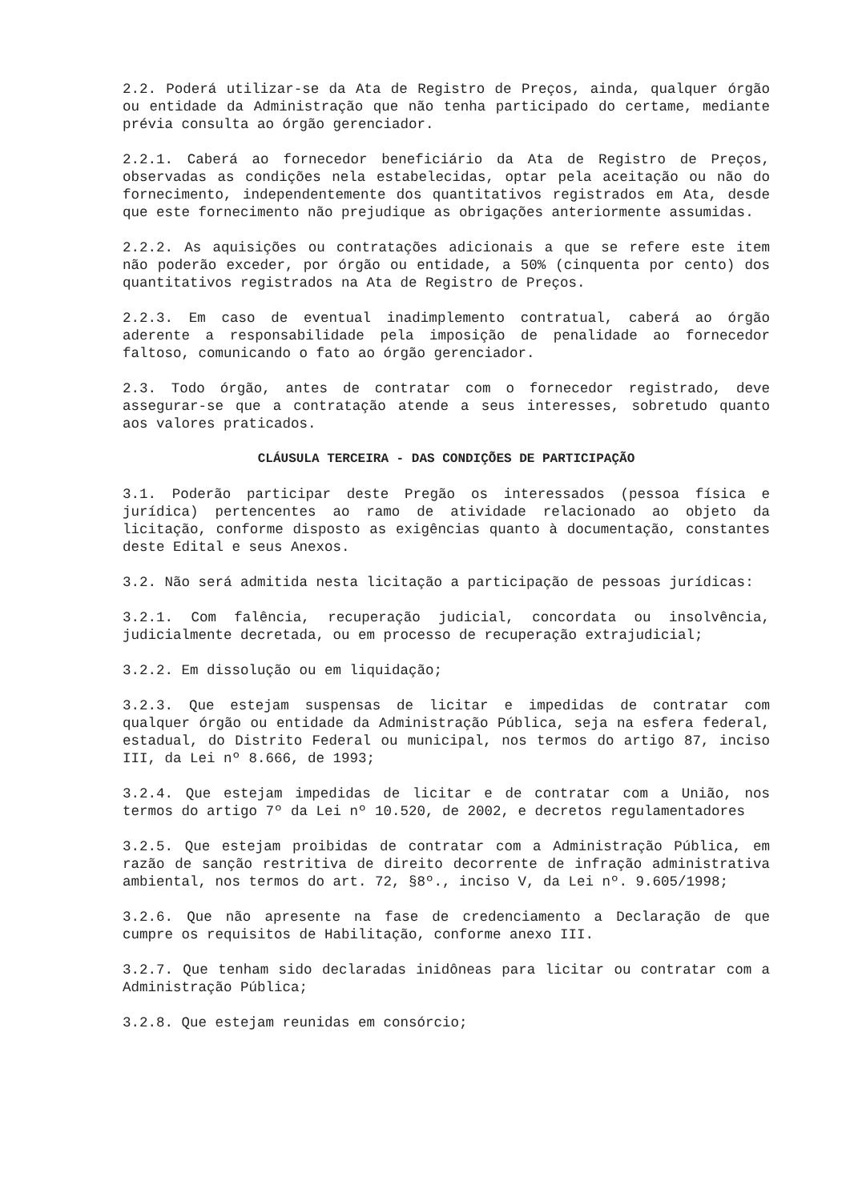2.2. Poderá utilizar-se da Ata de Registro de Preços, ainda, qualquer órgão ou entidade da Administração que não tenha participado do certame, mediante prévia consulta ao órgão gerenciador.
2.2.1. Caberá ao fornecedor beneficiário da Ata de Registro de Preços, observadas as condições nela estabelecidas, optar pela aceitação ou não do fornecimento, independentemente dos quantitativos registrados em Ata, desde que este fornecimento não prejudique as obrigações anteriormente assumidas.
2.2.2. As aquisições ou contratações adicionais a que se refere este item não poderão exceder, por órgão ou entidade, a 50% (cinquenta por cento) dos quantitativos registrados na Ata de Registro de Preços.
2.2.3. Em caso de eventual inadimplemento contratual, caberá ao órgão aderente a responsabilidade pela imposição de penalidade ao fornecedor faltoso, comunicando o fato ao órgão gerenciador.
2.3. Todo órgão, antes de contratar com o fornecedor registrado, deve assegurar-se que a contratação atende a seus interesses, sobretudo quanto aos valores praticados.
CLÁUSULA TERCEIRA - DAS CONDIÇÕES DE PARTICIPAÇÃO
3.1. Poderão participar deste Pregão os interessados (pessoa física e jurídica) pertencentes ao ramo de atividade relacionado ao objeto da licitação, conforme disposto as exigências quanto à documentação, constantes deste Edital e seus Anexos.
3.2. Não será admitida nesta licitação a participação de pessoas jurídicas:
3.2.1. Com falência, recuperação judicial, concordata ou insolvência, judicialmente decretada, ou em processo de recuperação extrajudicial;
3.2.2. Em dissolução ou em liquidação;
3.2.3. Que estejam suspensas de licitar e impedidas de contratar com qualquer órgão ou entidade da Administração Pública, seja na esfera federal, estadual, do Distrito Federal ou municipal, nos termos do artigo 87, inciso III, da Lei nº 8.666, de 1993;
3.2.4. Que estejam impedidas de licitar e de contratar com a União, nos termos do artigo 7º da Lei nº 10.520, de 2002, e decretos regulamentadores
3.2.5. Que estejam proibidas de contratar com a Administração Pública, em razão de sanção restritiva de direito decorrente de infração administrativa ambiental, nos termos do art. 72, §8º., inciso V, da Lei nº. 9.605/1998;
3.2.6. Que não apresente na fase de credenciamento a Declaração de que cumpre os requisitos de Habilitação, conforme anexo III.
3.2.7. Que tenham sido declaradas inidôneas para licitar ou contratar com a Administração Pública;
3.2.8. Que estejam reunidas em consórcio;